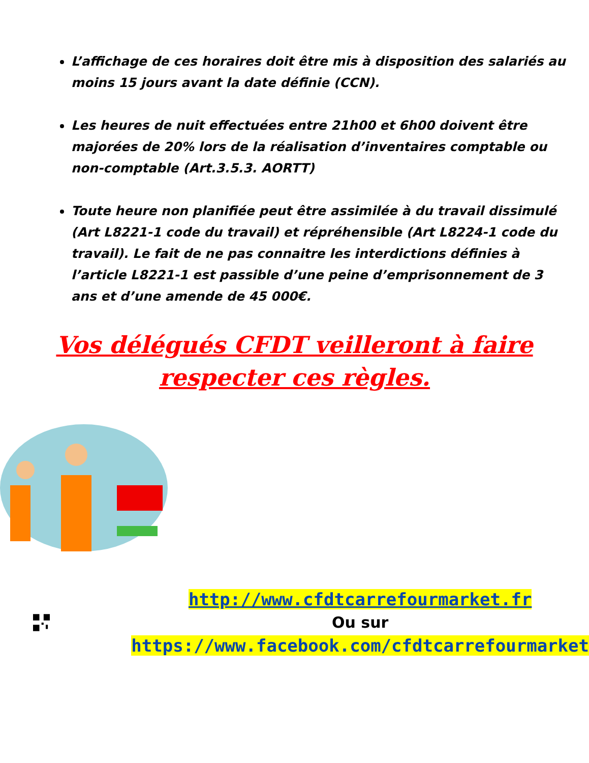L’affichage de ces horaires doit être mis à disposition des salariés au moins 15 jours avant la date définie (CCN).
Les heures de nuit effectuées entre 21h00 et 6h00 doivent être majorées de 20% lors de la réalisation d’inventaires comptable ou non-comptable (Art.3.5.3. AORTT)
Toute heure non planifiée peut être assimilée à du travail dissimulé (Art L8221-1 code du travail) et répréhensible (Art L8224-1 code du travail). Le fait de ne pas connaitre les interdictions définies à l’article L8221-1 est passible d’une peine d’emprisonnement de 3 ans et d’une amende de 45 000€.
Vos délégués CFDT veilleront à faire respecter ces règles.
http://www.cfdtcarrefourmarket.fr
Ou sur
https://www.facebook.com/cfdtcarrefourmarket